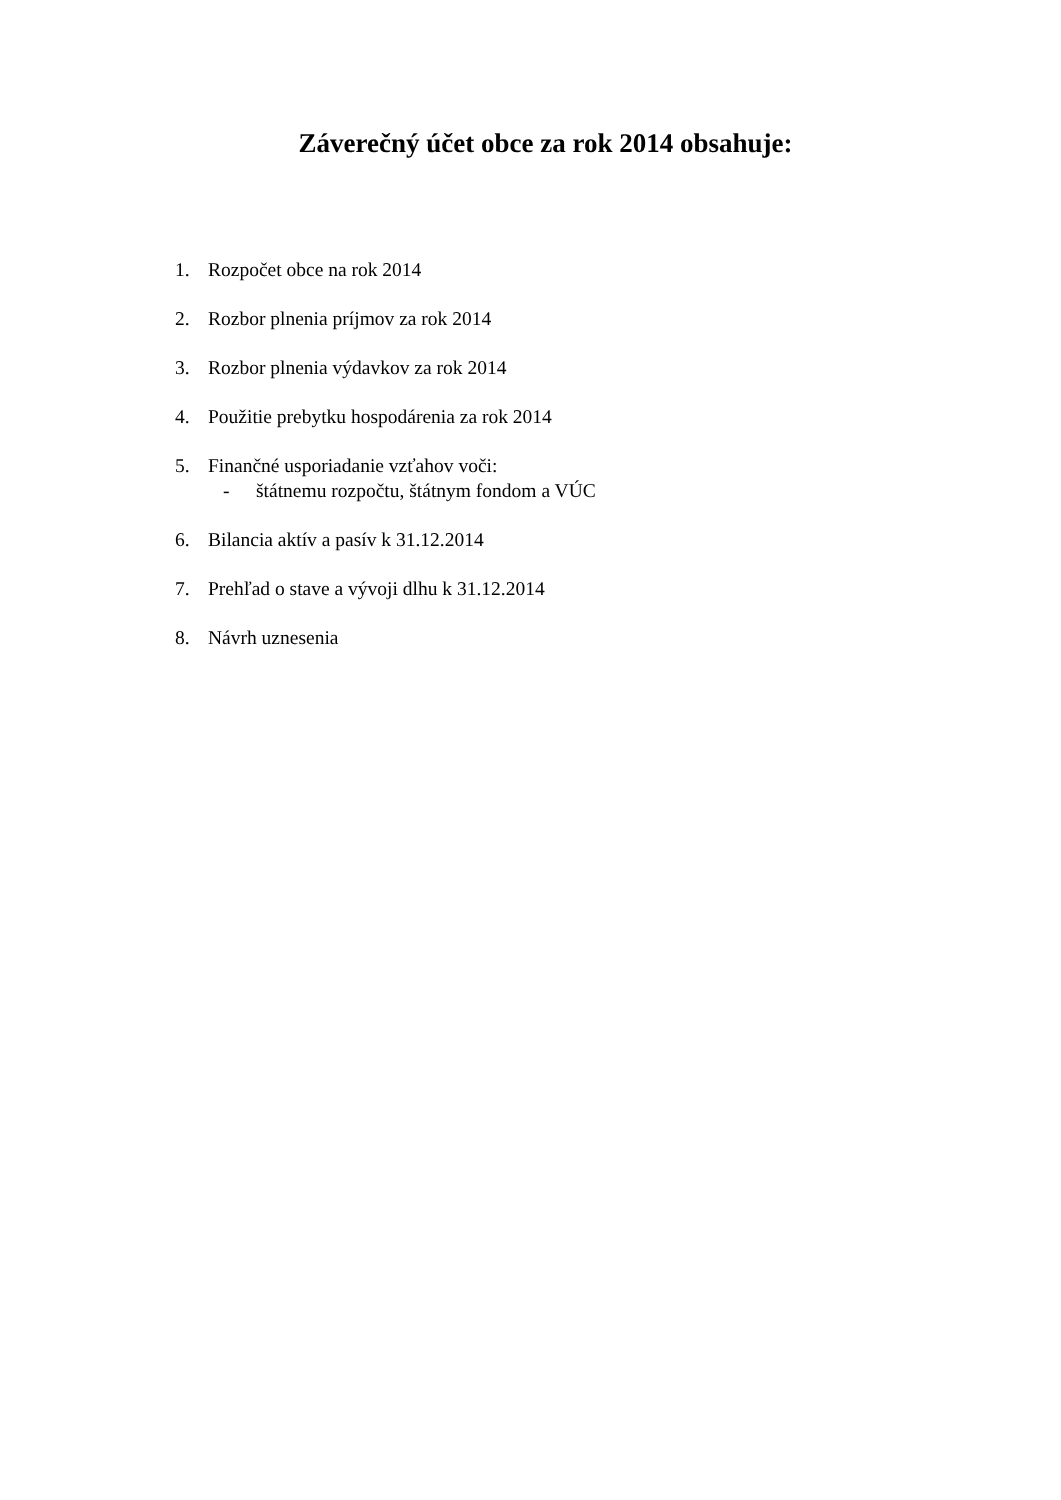Záverečný účet obce za rok 2014 obsahuje:
1. Rozpočet obce na rok 2014
2. Rozbor plnenia príjmov za rok 2014
3. Rozbor plnenia výdavkov za rok 2014
4. Použitie prebytku hospodárenia za rok 2014
5. Finančné usporiadanie vzťahov voči:
- štátnemu rozpočtu, štátnym fondom a VÚC
6. Bilancia aktív a pasív k 31.12.2014
7. Prehľad o stave a vývoji dlhu k 31.12.2014
8. Návrh uznesenia